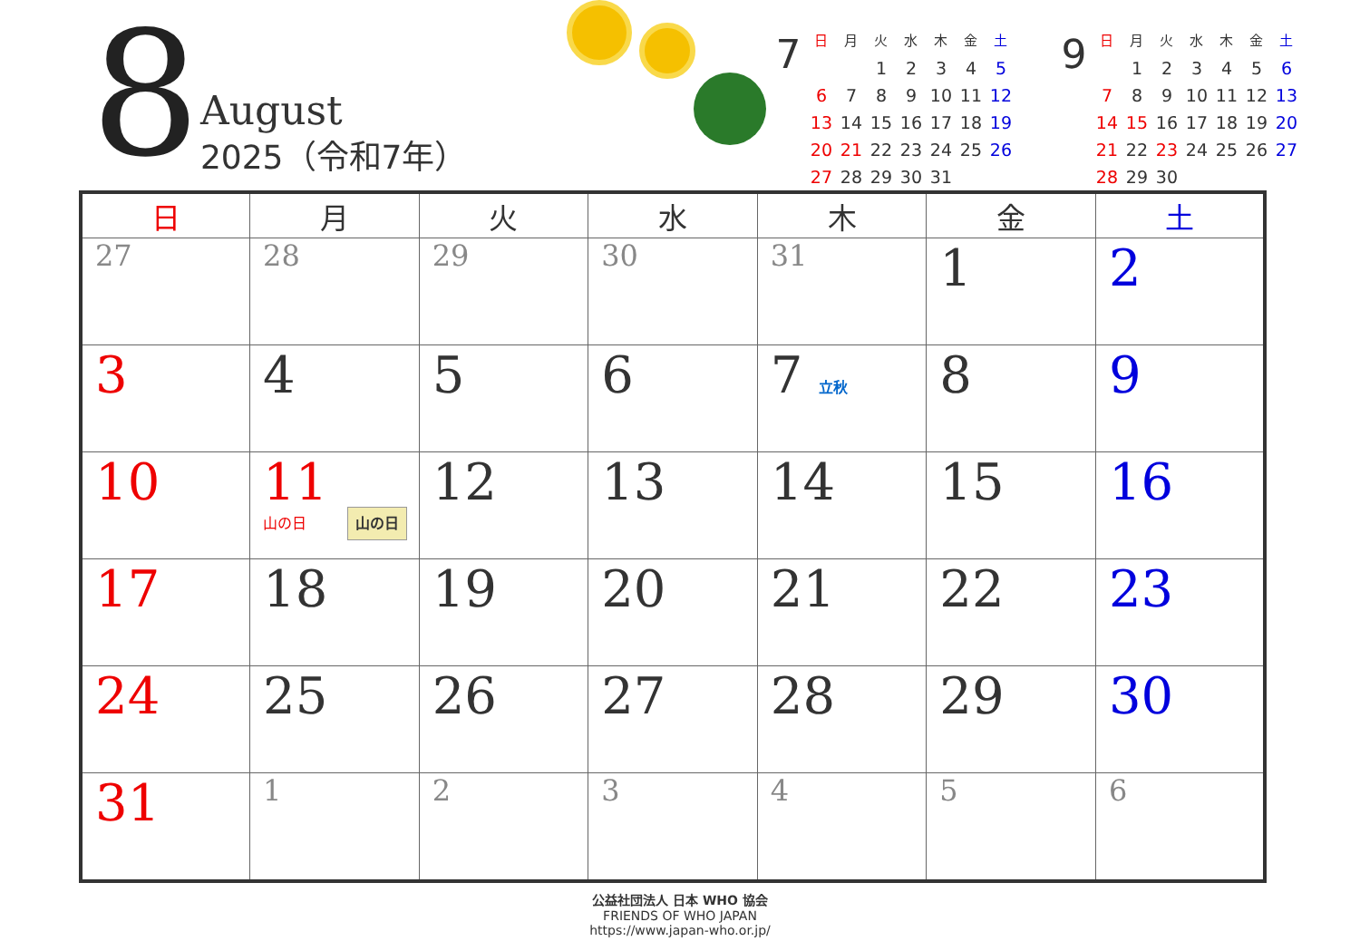8
August
2025（令和7年）
7
| 日 | 月 | 火 | 水 | 木 | 金 | 土 |
| --- | --- | --- | --- | --- | --- | --- |
| | | 1 | 2 | 3 | 4 | 5 |
| 6 | 7 | 8 | 9 | 10 | 11 | 12 |
| 13 | 14 | 15 | 16 | 17 | 18 | 19 |
| 20 | 21 | 22 | 23 | 24 | 25 | 26 |
| 27 | 28 | 29 | 30 | 31 | | |
9
| 日 | 月 | 火 | 水 | 木 | 金 | 土 |
| --- | --- | --- | --- | --- | --- | --- |
| | 1 | 2 | 3 | 4 | 5 | 6 |
| 7 | 8 | 9 | 10 | 11 | 12 | 13 |
| 14 | 15 | 16 | 17 | 18 | 19 | 20 |
| 21 | 22 | 23 | 24 | 25 | 26 | 27 |
| 28 | 29 | 30 | | | | |
| 日 | 月 | 火 | 水 | 木 | 金 | 土 |
| --- | --- | --- | --- | --- | --- | --- |
| 27 | 28 | 29 | 30 | 31 | 1 | 2 |
| 3 | 4 | 5 | 6 | 7 立秋 | 8 | 9 |
| 10 | 11 山の日 山の日 | 12 | 13 | 14 | 15 | 16 |
| 17 | 18 | 19 | 20 | 21 | 22 | 23 |
| 24 | 25 | 26 | 27 | 28 | 29 | 30 |
| 31 | 1 | 2 | 3 | 4 | 5 | 6 |
公益社団法人 日本 WHO 協会
FRIENDS OF WHO JAPAN
https://www.japan-who.or.jp/